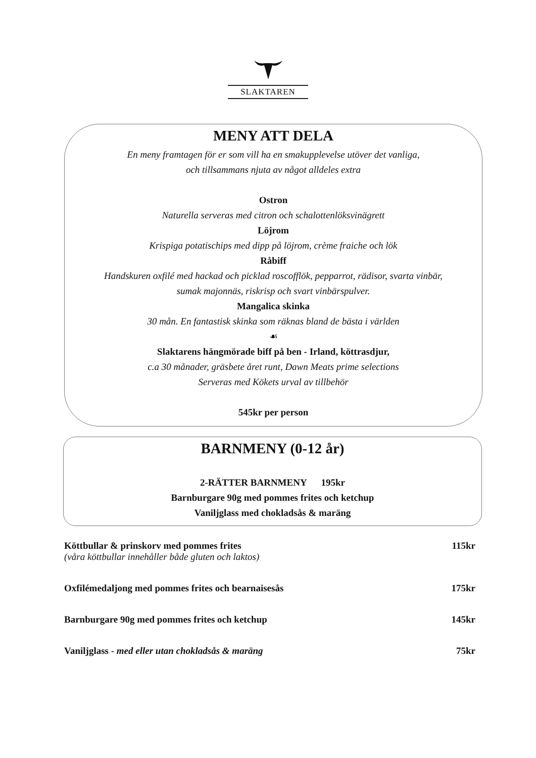SLAKTAREN
MENY ATT DELA
En meny framtagen för er som vill ha en smakupplevelse utöver det vanliga,
och tillsammans njuta av något alldeles extra
Ostron
Naturella serveras med citron och schalottenlöksvinägrett
Löjrom
Krispiga potatischips med dipp på löjrom, crème fraiche och lök
Råbiff
Handskuren oxfilé med hackad och picklad roscofflök, pepparrot, rädisor, svarta vinbär,
sumak majonnäs, riskrisp och svart vinbärspulver.
Mangalica skinka
30 mån. En fantastisk skinka som räknas bland de bästa i världen
☙
Slaktarens hängmörade biff på ben - Irland, köttrasdjur,
c.a 30 månader, gräsbete året runt, Dawn Meats prime selections
Serveras med Kökets urval av tillbehör
545kr per person
BARNMENY (0-12 år)
2-RÄTTER BARNMENY 195kr
Barnburgare 90g med pommes frites och ketchup
Vaniljglass med chokladsås & maräng
Köttbullar & prinskorv med pommes frites 115kr
(våra köttbullar innehåller både gluten och laktos)
Oxfilémedaljong med pommes frites och bearnaisesås 175kr
Barnburgare 90g med pommes frites och ketchup 145kr
Vaniljglass - med eller utan chokladsås & maräng 75kr